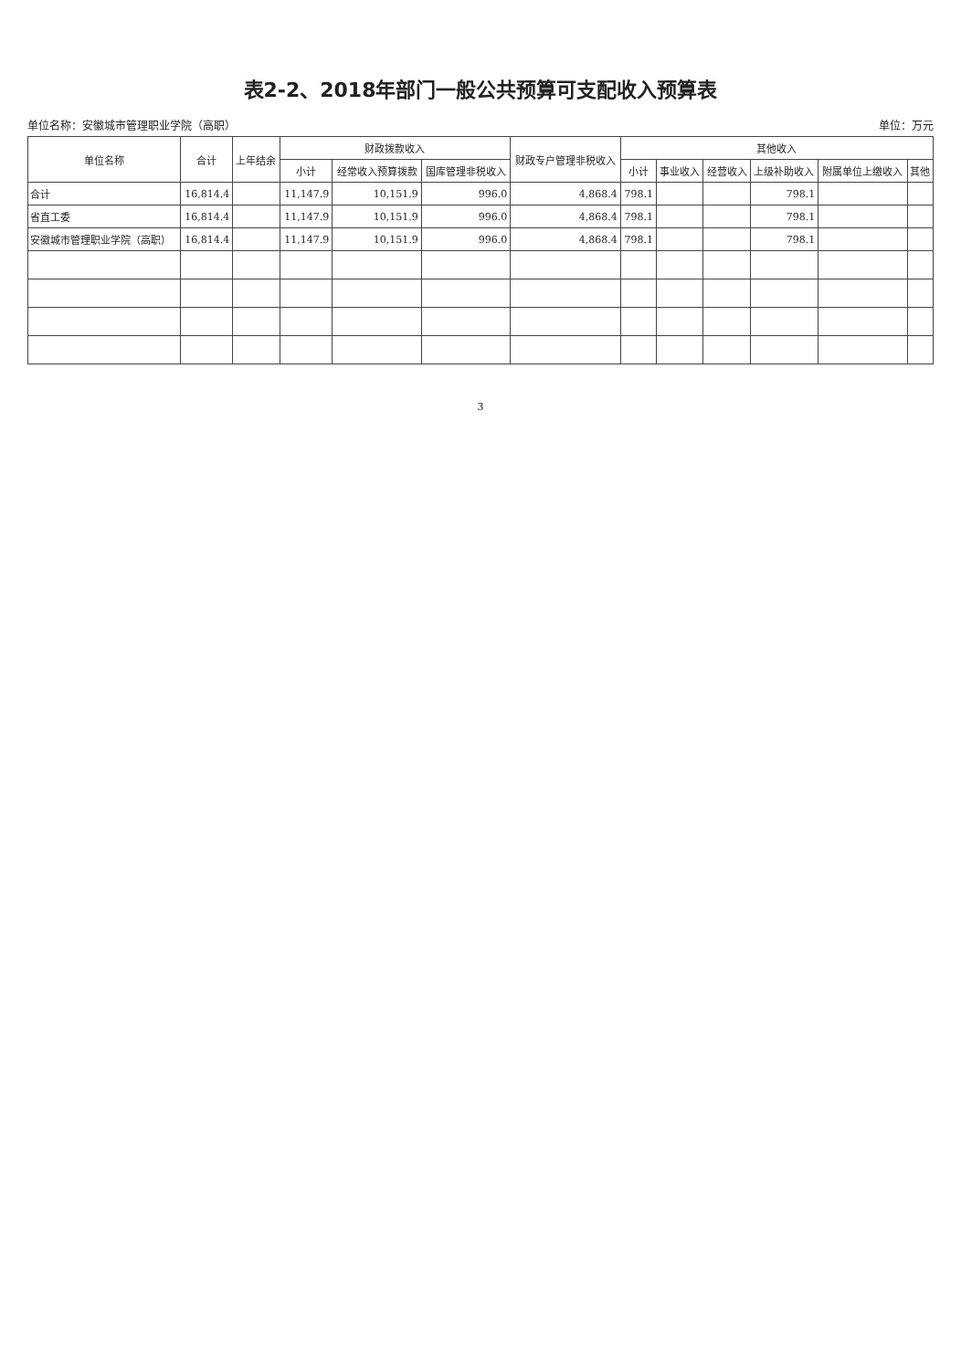表2-2、2018年部门一般公共预算可支配收入预算表
单位名称：安徽城市管理职业学院（高职） 单位：万元
| 单位名称 | 合计 | 上年结余 | 财政拨款收入 | | | 财政专户管理非税收入 | 其他收入 | | | | | |
| --- | --- | --- | --- | --- | --- | --- | --- | --- | --- | --- | --- | --- |
| | | | 小计 | 经常收入预算拨款 | 国库管理非税收入 | | 小计 | 事业收入 | 经营收入 | 上级补助收入 | 附属单位上缴收入 | 其他 |
| 合计 | 16,814.4 | | 11,147.9 | 10,151.9 | 996.0 | 4,868.4 | 798.1 | | | 798.1 | | |
| 省直工委 | 16,814.4 | | 11,147.9 | 10,151.9 | 996.0 | 4,868.4 | 798.1 | | | 798.1 | | |
| 安徽城市管理职业学院（高职） | 16,814.4 | | 11,147.9 | 10,151.9 | 996.0 | 4,868.4 | 798.1 | | | 798.1 | | |
3